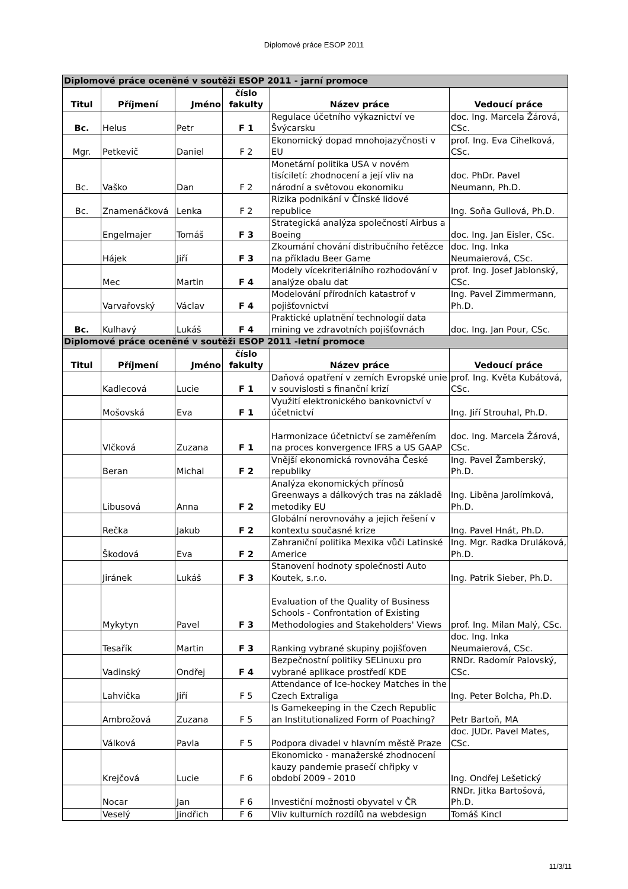Diplomové práce ESOP 2011
| Diplomové práce oceněné v soutěži ESOP 2011 - jarní promoce | | | | | |
| Titul | Příjmení | Jméno | číslo fakulty | Název práce | Vedoucí práce |
| Bc. | Helus | Petr | F 1 | Regulace účetního výkaznictví ve Švýcarsku | doc. Ing. Marcela Žárová, CSc. |
| Mgr. | Petkevič | Daniel | F 2 | Ekonomický dopad mnohojazyčnosti v EU | prof. Ing. Eva Cihelková, CSc. |
| Bc. | Vaško | Dan | F 2 | Monetární politika USA v novém tisíciletí: zhodnocení a její vliv na národní a světovou ekonomiku | doc. PhDr. Pavel Neumann, Ph.D. |
| Bc. | Znamenáčková | Lenka | F 2 | Rizika podnikání v Čínské lidové republice | Ing. Soňa Gullová, Ph.D. |
| | Engelmajer | Tomáš | F 3 | Strategická analýza společností Airbus a Boeing | doc. Ing. Jan Eisler, CSc. |
| | Hájek | Jiří | F 3 | Zkoumání chování distribučního řetězce na příkladu Beer Game | doc. Ing. Inka Neumaierová, CSc. |
| | Mec | Martin | F 4 | Modely vícekriteriálního rozhodování v analýze obalu dat | prof. Ing. Josef Jablonský, CSc. |
| | Varvařovský | Václav | F 4 | Modelování přírodních katastrof v pojišťovnictví | Ing. Pavel Zimmermann, Ph.D. |
| Bc. | Kulhavý | Lukáš | F 4 | Praktické uplatnění technologií data mining ve zdravotních pojišťovnách | doc. Ing. Jan Pour, CSc. |
| Diplomové práce oceněné v soutěži ESOP 2011 -letní promoce | | | | | |
| Titul | Příjmení | Jméno | číslo fakulty | Název práce | Vedoucí práce |
| | Kadlecová | Lucie | F 1 | Daňová opatření v zemích Evropské unie v souvislosti s finanční krizí | prof. Ing. Květa Kubátová, CSc. |
| | Mošovská | Eva | F 1 | Využití elektronického bankovnictví v účetnictví | Ing. Jiří Strouhal, Ph.D. |
| | Vlčková | Zuzana | F 1 | Harmonizace účetnictví se zaměřením na proces konvergence IFRS a US GAAP | doc. Ing. Marcela Žárová, CSc. |
| | Beran | Michal | F 2 | Vnější ekonomická rovnováha České republiky | Ing. Pavel Žamberský, Ph.D. |
| | Libusová | Anna | F 2 | Analýza ekonomických přínosů Greenways a dálkových tras na základě metodiky EU | Ing. Liběna Jarolímková, Ph.D. |
| | Rečka | Jakub | F 2 | Globální nerovnováhy a jejich řešení v kontextu současné krize | Ing. Pavel Hnát, Ph.D. |
| | Škodová | Eva | F 2 | Zahraniční politika Mexika vůči Latinské Americe | Ing. Mgr. Radka Druláková, Ph.D. |
| | Jiránek | Lukáš | F 3 | Stanovení hodnoty společnosti Auto Koutek, s.r.o. | Ing. Patrik Sieber, Ph.D. |
| | Mykytyn | Pavel | F 3 | Evaluation of the Quality of Business Schools - Confrontation of Existing Methodologies and Stakeholders' Views | prof. Ing. Milan Malý, CSc. |
| | Tesařík | Martin | F 3 | Ranking vybrané skupiny pojišťoven | doc. Ing. Inka Neumaierová, CSc. |
| | Vadinský | Ondřej | F 4 | Bezpečnostní politiky SELinuxu pro vybrané aplikace prostředí KDE | RNDr. Radomír Palovský, CSc. |
| | Lahvička | Jiří | F 5 | Attendance of Ice-hockey Matches in the Czech Extraliga | Ing. Peter Bolcha, Ph.D. |
| | Ambrožová | Zuzana | F 5 | Is Gamekeeping in the Czech Republic an Institutionalized Form of Poaching? | Petr Bartoň, MA |
| | Válková | Pavla | F 5 | Podpora divadel v hlavním městě Praze | doc. JUDr. Pavel Mates, CSc. |
| | Krejčová | Lucie | F 6 | Ekonomicko - manažerské zhodnocení kauzy pandemie prasečí chřipky v období 2009 - 2010 | Ing. Ondřej Lešetický |
| | Nocar | Jan | F 6 | Investiční možnosti obyvatel v ČR | RNDr. Jitka Bartošová, Ph.D. |
| | Veselý | Jindřich | F 6 | Vliv kulturních rozdílů na webdesign | Tomáš Kincl |
11/3/11